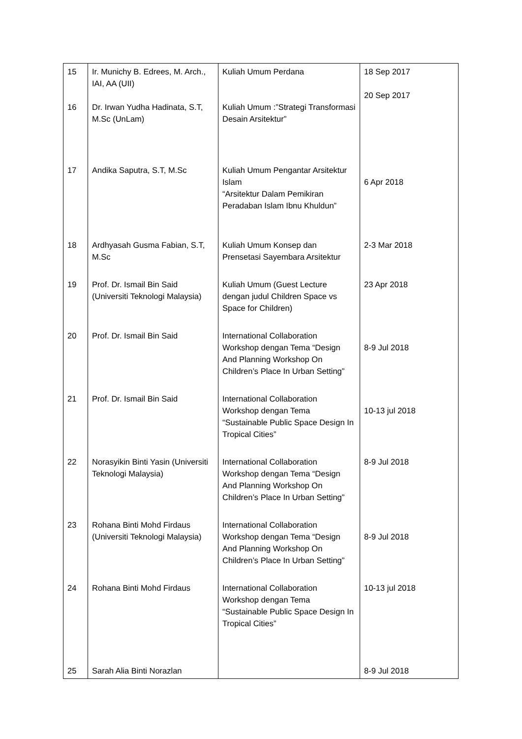| 15 16 | Ir. Munichy B. Edrees, M. Arch., IAI, AA (UII) Dr. Irwan Yudha Hadinata, S.T, M.Sc (UnLam) | Kuliah Umum Perdana Kuliah Umum :”Strategi Transformasi Desain Arsitektur” | 18 Sep 2017 20 Sep 2017 |
| 17 | Andika Saputra, S.T, M.Sc | Kuliah Umum Pengantar Arsitektur Islam “Arsitektur Dalam Pemikiran Peradaban Islam Ibnu Khuldun” | 6 Apr 2018 |
| 18 | Ardhyasah Gusma Fabian, S.T, M.Sc | Kuliah Umum Konsep dan Prensetasi Sayembara Arsitektur | 2-3 Mar 2018 |
| 19 | Prof. Dr. Ismail Bin Said (Universiti Teknologi Malaysia) | Kuliah Umum (Guest Lecture dengan judul Children Space vs Space for Children) | 23 Apr 2018 |
| 20 | Prof. Dr. Ismail Bin Said | International Collaboration Workshop dengan Tema “Design And Planning Workshop On Children’s Place In Urban Setting” | 8-9 Jul 2018 |
| 21 | Prof. Dr. Ismail Bin Said | International Collaboration Workshop dengan Tema “Sustainable Public Space Design In Tropical Cities” | 10-13 jul 2018 |
| 22 | Norasyikin Binti Yasin (Universiti Teknologi Malaysia) | International Collaboration Workshop dengan Tema “Design And Planning Workshop On Children’s Place In Urban Setting” | 8-9 Jul 2018 |
| 23 | Rohana Binti Mohd Firdaus (Universiti Teknologi Malaysia) | International Collaboration Workshop dengan Tema “Design And Planning Workshop On Children’s Place In Urban Setting” | 8-9 Jul 2018 |
| 24 25 | Rohana Binti Mohd Firdaus Sarah Alia Binti Norazlan | International Collaboration Workshop dengan Tema “Sustainable Public Space Design In Tropical Cities” | 10-13 jul 2018 8-9 Jul 2018 |